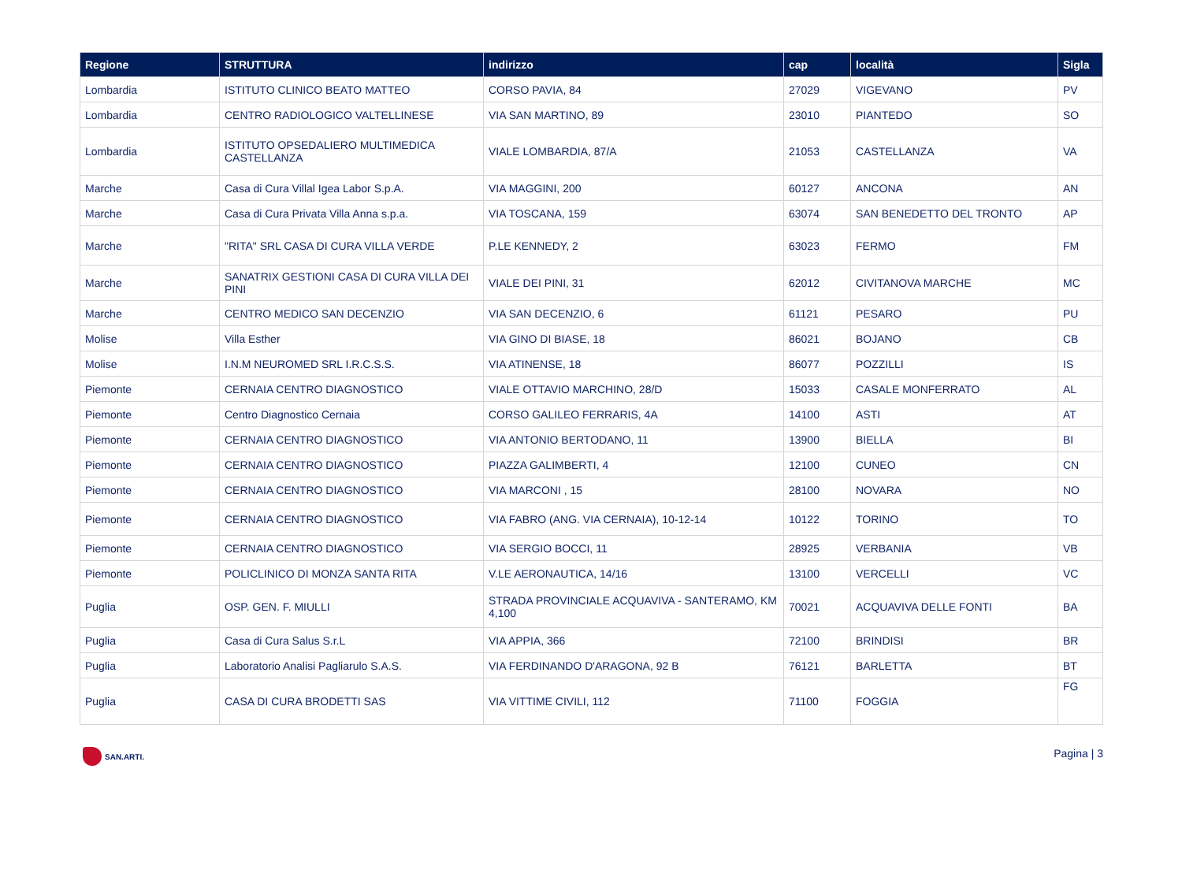| Regione | STRUTTURA | indirizzo | cap | località | Sigla |
| --- | --- | --- | --- | --- | --- |
| Lombardia | ISTITUTO CLINICO BEATO MATTEO | CORSO PAVIA, 84 | 27029 | VIGEVANO | PV |
| Lombardia | CENTRO RADIOLOGICO VALTELLINESE | VIA SAN MARTINO, 89 | 23010 | PIANTEDO | SO |
| Lombardia | ISTITUTO OPSEDALIERO MULTIMEDICA CASTELLANZA | VIALE LOMBARDIA, 87/A | 21053 | CASTELLANZA | VA |
| Marche | Casa di Cura Villal Igea Labor S.p.A. | VIA MAGGINI, 200 | 60127 | ANCONA | AN |
| Marche | Casa di Cura Privata Villa Anna s.p.a. | VIA TOSCANA, 159 | 63074 | SAN BENEDETTO DEL TRONTO | AP |
| Marche | "RITA" SRL CASA DI CURA VILLA VERDE | P.LE KENNEDY, 2 | 63023 | FERMO | FM |
| Marche | SANATRIX GESTIONI CASA DI CURA VILLA DEI PINI | VIALE DEI PINI, 31 | 62012 | CIVITANOVA MARCHE | MC |
| Marche | CENTRO MEDICO SAN DECENZIO | VIA SAN DECENZIO, 6 | 61121 | PESARO | PU |
| Molise | Villa Esther | VIA GINO DI BIASE, 18 | 86021 | BOJANO | CB |
| Molise | I.N.M NEUROMED SRL I.R.C.S.S. | VIA ATINENSE, 18 | 86077 | POZZILLI | IS |
| Piemonte | CERNAIA CENTRO DIAGNOSTICO | VIALE OTTAVIO MARCHINO, 28/D | 15033 | CASALE MONFERRATO | AL |
| Piemonte | Centro Diagnostico Cernaia | CORSO GALILEO FERRARIS, 4A | 14100 | ASTI | AT |
| Piemonte | CERNAIA CENTRO DIAGNOSTICO | VIA ANTONIO BERTODANO, 11 | 13900 | BIELLA | BI |
| Piemonte | CERNAIA CENTRO DIAGNOSTICO | PIAZZA GALIMBERTI, 4 | 12100 | CUNEO | CN |
| Piemonte | CERNAIA CENTRO DIAGNOSTICO | VIA MARCONI , 15 | 28100 | NOVARA | NO |
| Piemonte | CERNAIA CENTRO DIAGNOSTICO | VIA FABRO (ANG. VIA CERNAIA), 10-12-14 | 10122 | TORINO | TO |
| Piemonte | CERNAIA CENTRO DIAGNOSTICO | VIA SERGIO BOCCI, 11 | 28925 | VERBANIA | VB |
| Piemonte | POLICLINICO DI MONZA SANTA RITA | V.LE AERONAUTICA, 14/16 | 13100 | VERCELLI | VC |
| Puglia | OSP. GEN. F. MIULLI | STRADA PROVINCIALE ACQUAVIVA - SANTERAMO, KM 4,100 | 70021 | ACQUAVIVA DELLE FONTI | BA |
| Puglia | Casa di Cura Salus S.r.L | VIA APPIA, 366 | 72100 | BRINDISI | BR |
| Puglia | Laboratorio Analisi Pagliarulo S.A.S. | VIA FERDINANDO D'ARAGONA, 92 B | 76121 | BARLETTA | BT |
| Puglia | CASA DI CURA BRODETTI SAS | VIA VITTIME CIVILI, 112 | 71100 | FOGGIA | FG |
SAN.ARTI.
Pagina | 3